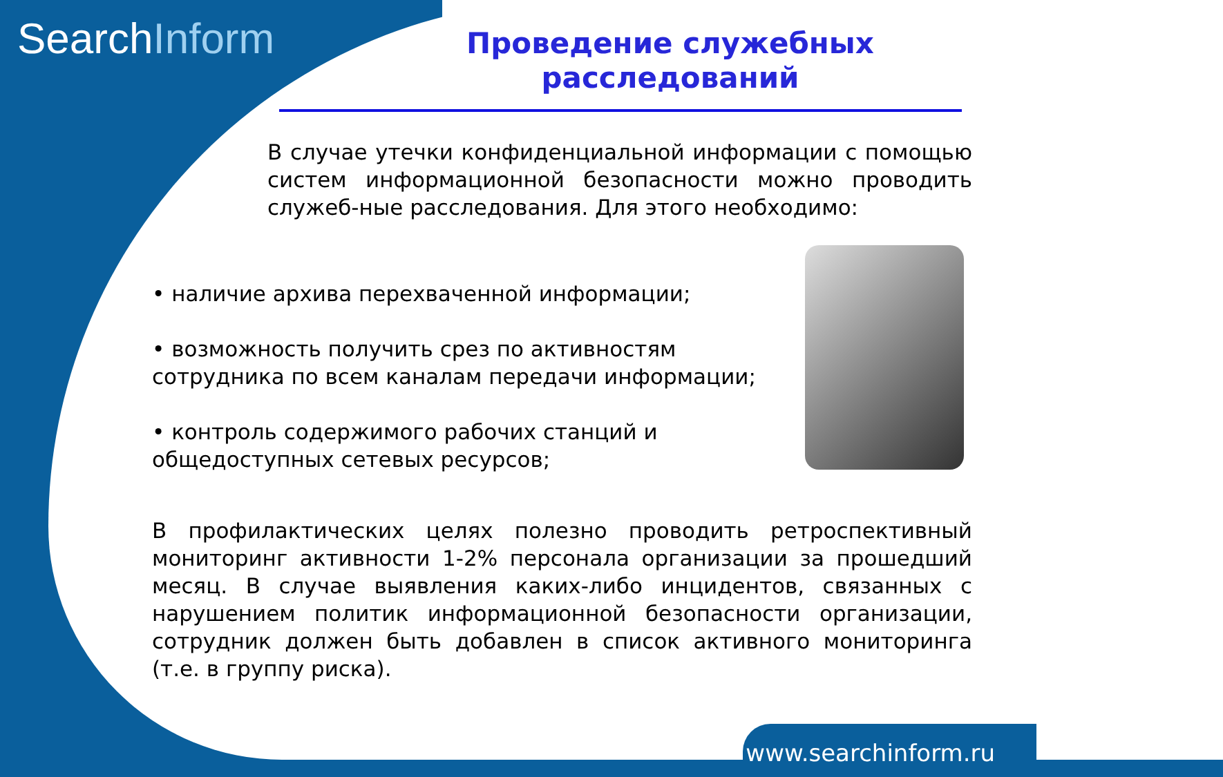SearchInform
Проведение служебных расследований
В случае утечки конфиденциальной информации с помощью систем информационной безопасности можно проводить служеб-ные расследования. Для этого необходимо:
• наличие архива перехваченной информации;
• возможность получить срез по активностям сотрудника по всем каналам передачи информации;
• контроль содержимого рабочих станций и общедоступных сетевых ресурсов;
В профилактических целях полезно проводить ретроспективный мониторинг активности 1-2% персонала организации за прошедший месяц. В случае выявления каких-либо инцидентов, связанных с нарушением политик информационной безопасности организации, сотрудник должен быть добавлен в список активного мониторинга (т.е. в группу риска).
www.searchinform.ru